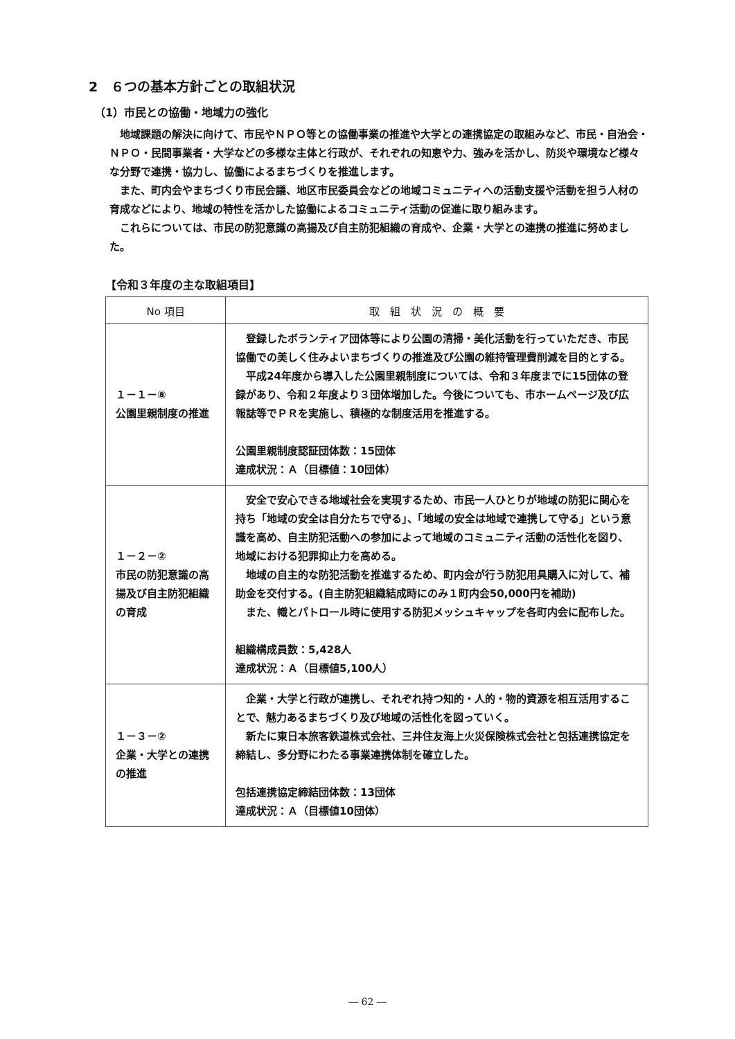2　６つの基本方針ごとの取組状況
（1）市民との協働・地域力の強化
地域課題の解決に向けて、市民やＮＰＯ等との協働事業の推進や大学との連携協定の取組みなど、市民・自治会・ＮＰＯ・民間事業者・大学などの多様な主体と行政が、それぞれの知恵や力、強みを活かし、防災や環境など様々な分野で連携・協力し、協働によるまちづくりを推進します。
また、町内会やまちづくり市民会議、地区市民委員会などの地域コミュニティへの活動支援や活動を担う人材の育成などにより、地域の特性を活かした協働によるコミュニティ活動の促進に取り組みます。
これらについては、市民の防犯意識の高揚及び自主防犯組織の育成や、企業・大学との連携の推進に努めました。
【令和３年度の主な取組項目】
| No 項目 | 取 組 状 況 の 概 要 |
| --- | --- |
| １－１－⑧ 公園里親制度の推進 | 登録したボランティア団体等により公園の清掃・美化活動を行っていただき、市民協働での美しく住みよいまちづくりの推進及び公園の維持管理費削減を目的とする。 平成24年度から導入した公園里親制度については、令和３年度までに15団体の登録があり、令和２年度より３団体増加した。今後についても、市ホームページ及び広報誌等でＰＲを実施し、積極的な制度活用を推進する。 公園里親制度認証団体数：15団体 達成状況：Ａ（目標値：10団体） |
| １－２－② 市民の防犯意識の高揚及び自主防犯組織の育成 | 安全で安心できる地域社会を実現するため、市民一人ひとりが地域の防犯に関心を持ち「地域の安全は自分たちで守る」、「地域の安全は地域で連携して守る」という意識を高め、自主防犯活動への参加によって地域のコミュニティ活動の活性化を図り、地域における犯罪抑止力を高める。 地域の自主的な防犯活動を推進するため、町内会が行う防犯用具購入に対して、補助金を交付する。(自主防犯組織結成時にのみ１町内会50,000円を補助) また、幟とパトロール時に使用する防犯メッシュキャップを各町内会に配布した。 組織構成員数：5,428人 達成状況：Ａ（目標値5,100人） |
| １－３－② 企業・大学との連携の推進 | 企業・大学と行政が連携し、それぞれ持つ知的・人的・物的資源を相互活用することで、魅力あるまちづくり及び地域の活性化を図っていく。 新たに東日本旅客鉄道株式会社、三井住友海上火災保険株式会社と包括連携協定を締結し、多分野にわたる事業連携体制を確立した。 包括連携協定締結団体数：13団体 達成状況：Ａ（目標値10団体） |
― 62 ―